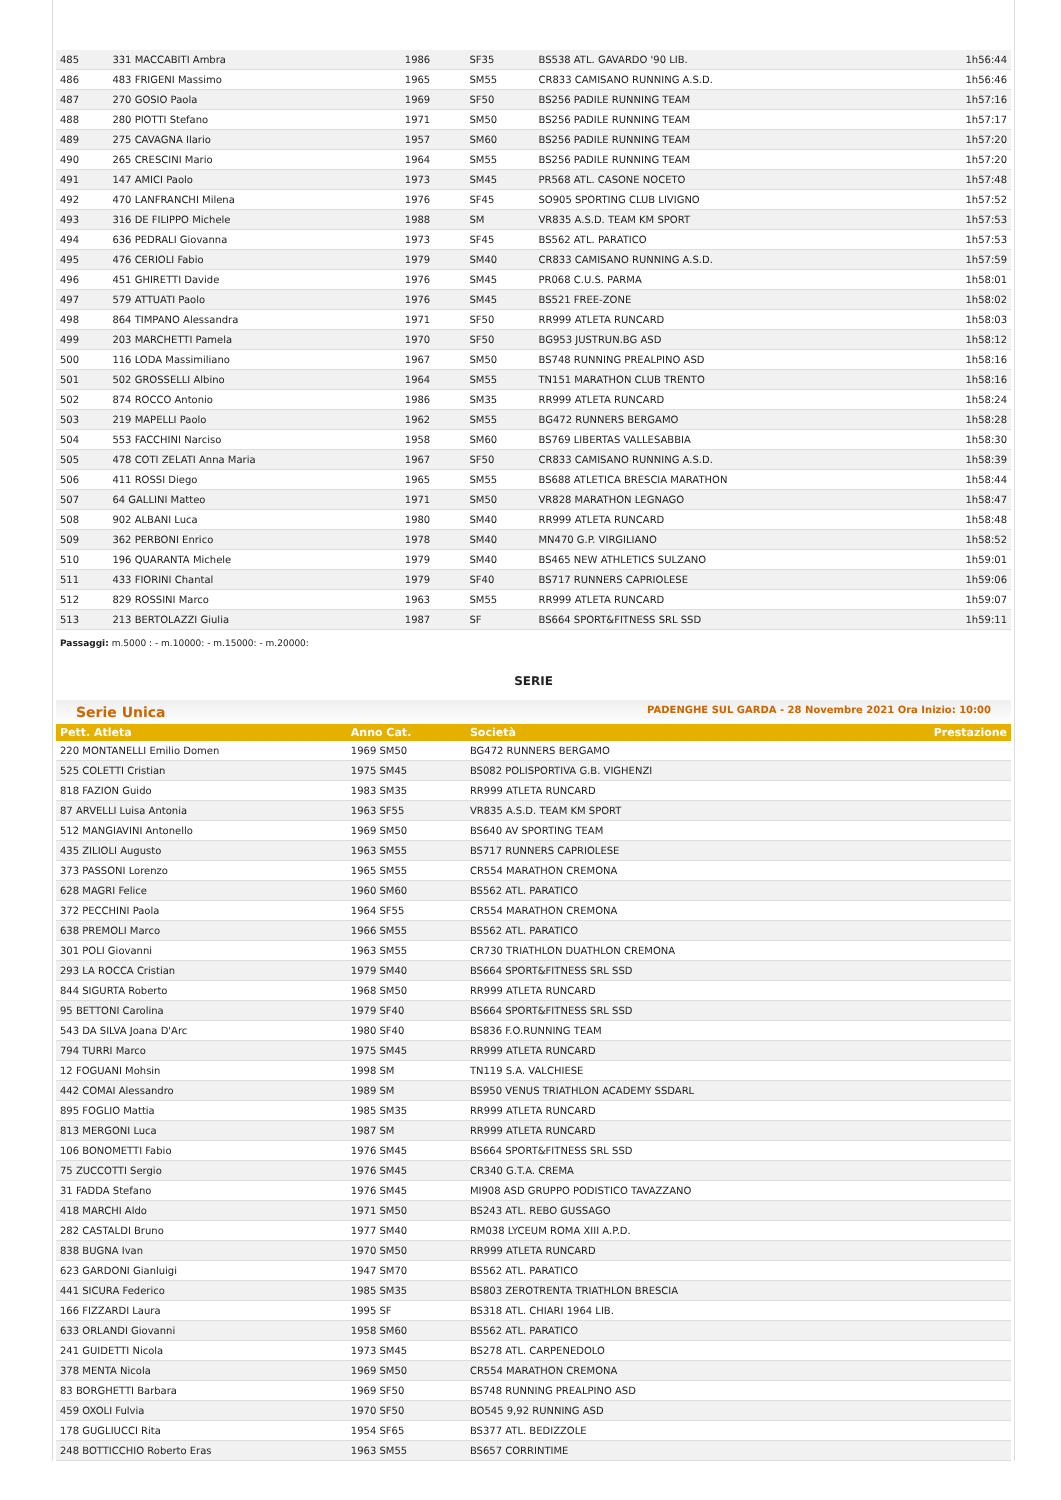| 485 | 331 MACCABITI Ambra | 1986 | SF35 | BS538 ATL. GAVARDO '90 LIB. | 1h56:44 |
| 486 | 483 FRIGENI Massimo | 1965 | SM55 | CR833 CAMISANO RUNNING A.S.D. | 1h56:46 |
| 487 | 270 GOSIO Paola | 1969 | SF50 | BS256 PADILE RUNNING TEAM | 1h57:16 |
| 488 | 280 PIOTTI Stefano | 1971 | SM50 | BS256 PADILE RUNNING TEAM | 1h57:17 |
| 489 | 275 CAVAGNA Ilario | 1957 | SM60 | BS256 PADILE RUNNING TEAM | 1h57:20 |
| 490 | 265 CRESCINI Mario | 1964 | SM55 | BS256 PADILE RUNNING TEAM | 1h57:20 |
| 491 | 147 AMICI Paolo | 1973 | SM45 | PR568 ATL. CASONE NOCETO | 1h57:48 |
| 492 | 470 LANFRANCHI Milena | 1976 | SF45 | SO905 SPORTING CLUB LIVIGNO | 1h57:52 |
| 493 | 316 DE FILIPPO Michele | 1988 | SM | VR835 A.S.D. TEAM KM SPORT | 1h57:53 |
| 494 | 636 PEDRALI Giovanna | 1973 | SF45 | BS562 ATL. PARATICO | 1h57:53 |
| 495 | 476 CERIOLI Fabio | 1979 | SM40 | CR833 CAMISANO RUNNING A.S.D. | 1h57:59 |
| 496 | 451 GHIRETTI Davide | 1976 | SM45 | PR068 C.U.S. PARMA | 1h58:01 |
| 497 | 579 ATTUATI Paolo | 1976 | SM45 | BS521 FREE-ZONE | 1h58:02 |
| 498 | 864 TIMPANO Alessandra | 1971 | SF50 | RR999 ATLETA RUNCARD | 1h58:03 |
| 499 | 203 MARCHETTI Pamela | 1970 | SF50 | BG953 JUSTRUN.BG ASD | 1h58:12 |
| 500 | 116 LODA Massimiliano | 1967 | SM50 | BS748 RUNNING PREALPINO ASD | 1h58:16 |
| 501 | 502 GROSSELLI Albino | 1964 | SM55 | TN151 MARATHON CLUB TRENTO | 1h58:16 |
| 502 | 874 ROCCO Antonio | 1986 | SM35 | RR999 ATLETA RUNCARD | 1h58:24 |
| 503 | 219 MAPELLI Paolo | 1962 | SM55 | BG472 RUNNERS BERGAMO | 1h58:28 |
| 504 | 553 FACCHINI Narciso | 1958 | SM60 | BS769 LIBERTAS VALLESABBIA | 1h58:30 |
| 505 | 478 COTI ZELATI Anna Maria | 1967 | SF50 | CR833 CAMISANO RUNNING A.S.D. | 1h58:39 |
| 506 | 411 ROSSI Diego | 1965 | SM55 | BS688 ATLETICA BRESCIA MARATHON | 1h58:44 |
| 507 | 64 GALLINI Matteo | 1971 | SM50 | VR828 MARATHON LEGNAGO | 1h58:47 |
| 508 | 902 ALBANI Luca | 1980 | SM40 | RR999 ATLETA RUNCARD | 1h58:48 |
| 509 | 362 PERBONI Enrico | 1978 | SM40 | MN470 G.P. VIRGILIANO | 1h58:52 |
| 510 | 196 QUARANTA Michele | 1979 | SM40 | BS465 NEW ATHLETICS SULZANO | 1h59:01 |
| 511 | 433 FIORINI Chantal | 1979 | SF40 | BS717 RUNNERS CAPRIOLESE | 1h59:06 |
| 512 | 829 ROSSINI Marco | 1963 | SM55 | RR999 ATLETA RUNCARD | 1h59:07 |
| 513 | 213 BERTOLAZZI Giulia | 1987 | SF | BS664 SPORT&FITNESS SRL SSD | 1h59:11 |
Passaggi: m.5000 : - m.10000: - m.15000: - m.20000:
SERIE
Serie Unica PADENGHE SUL GARDA - 28 Novembre 2021 Ora Inizio: 10:00
| Pett. Atleta | Anno Cat. | Società | Prestazione |
| --- | --- | --- | --- |
| 220 MONTANELLI Emilio Domen | 1969 SM50 | BG472 RUNNERS BERGAMO | |
| 525 COLETTI Cristian | 1975 SM45 | BS082 POLISPORTIVA G.B. VIGHENZI | |
| 818 FAZION Guido | 1983 SM35 | RR999 ATLETA RUNCARD | |
| 87 ARVELLI Luisa Antonia | 1963 SF55 | VR835 A.S.D. TEAM KM SPORT | |
| 512 MANGIAVINI Antonello | 1969 SM50 | BS640 AV SPORTING TEAM | |
| 435 ZILIOLI Augusto | 1963 SM55 | BS717 RUNNERS CAPRIOLESE | |
| 373 PASSONI Lorenzo | 1965 SM55 | CR554 MARATHON CREMONA | |
| 628 MAGRI Felice | 1960 SM60 | BS562 ATL. PARATICO | |
| 372 PECCHINI Paola | 1964 SF55 | CR554 MARATHON CREMONA | |
| 638 PREMOLI Marco | 1966 SM55 | BS562 ATL. PARATICO | |
| 301 POLI Giovanni | 1963 SM55 | CR730 TRIATHLON DUATHLON CREMONA | |
| 293 LA ROCCA Cristian | 1979 SM40 | BS664 SPORT&FITNESS SRL SSD | |
| 844 SIGURTA Roberto | 1968 SM50 | RR999 ATLETA RUNCARD | |
| 95 BETTONI Carolina | 1979 SF40 | BS664 SPORT&FITNESS SRL SSD | |
| 543 DA SILVA Joana D'Arc | 1980 SF40 | BS836 F.O.RUNNING TEAM | |
| 794 TURRI Marco | 1975 SM45 | RR999 ATLETA RUNCARD | |
| 12 FOGUANI Mohsin | 1998 SM | TN119 S.A. VALCHIESE | |
| 442 COMAI Alessandro | 1989 SM | BS950 VENUS TRIATHLON ACADEMY SSDARL | |
| 895 FOGLIO Mattia | 1985 SM35 | RR999 ATLETA RUNCARD | |
| 813 MERGONI Luca | 1987 SM | RR999 ATLETA RUNCARD | |
| 106 BONOMETTI Fabio | 1976 SM45 | BS664 SPORT&FITNESS SRL SSD | |
| 75 ZUCCOTTI Sergio | 1976 SM45 | CR340 G.T.A. CREMA | |
| 31 FADDA Stefano | 1976 SM45 | MI908 ASD GRUPPO PODISTICO TAVAZZANO | |
| 418 MARCHI Aldo | 1971 SM50 | BS243 ATL. REBO GUSSAGO | |
| 282 CASTALDI Bruno | 1977 SM40 | RM038 LYCEUM ROMA XIII A.P.D. | |
| 838 BUGNA Ivan | 1970 SM50 | RR999 ATLETA RUNCARD | |
| 623 GARDONI Gianluigi | 1947 SM70 | BS562 ATL. PARATICO | |
| 441 SICURA Federico | 1985 SM35 | BS803 ZEROTRENTA TRIATHLON BRESCIA | |
| 166 FIZZARDI Laura | 1995 SF | BS318 ATL. CHIARI 1964 LIB. | |
| 633 ORLANDI Giovanni | 1958 SM60 | BS562 ATL. PARATICO | |
| 241 GUIDETTI Nicola | 1973 SM45 | BS278 ATL. CARPENEDOLO | |
| 378 MENTA Nicola | 1969 SM50 | CR554 MARATHON CREMONA | |
| 83 BORGHETTI Barbara | 1969 SF50 | BS748 RUNNING PREALPINO ASD | |
| 459 OXOLI Fulvia | 1970 SF50 | BO545 9,92 RUNNING ASD | |
| 178 GUGLIUCCI Rita | 1954 SF65 | BS377 ATL. BEDIZZOLE | |
| 248 BOTTICCHIO Roberto Eras | 1963 SM55 | BS657 CORRINTIME | |